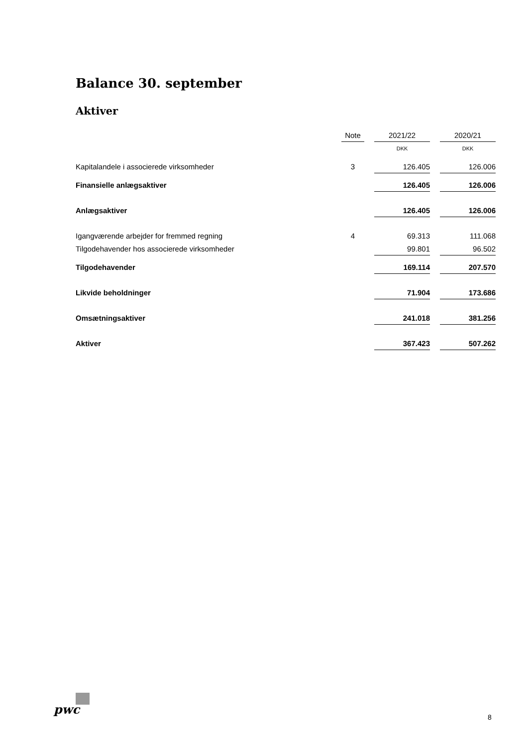Balance 30. september
Aktiver
| | Note | | 2021/22 | | 2020/21 |
| | | | DKK | | DKK |
| Kapitalandele i associerede virksomheder | 3 | | 126.405 | | 126.006 |
| Finansielle anlægsaktiver | | | 126.405 | | 126.006 |
| Anlægsaktiver | | | 126.405 | | 126.006 |
| Igangværende arbejder for fremmed regning | 4 | | 69.313 | | 111.068 |
| Tilgodehavender hos associerede virksomheder | | | 99.801 | | 96.502 |
| Tilgodehavender | | | 169.114 | | 207.570 |
| Likvide beholdninger | | | 71.904 | | 173.686 |
| Omsætningsaktiver | | | 241.018 | | 381.256 |
| Aktiver | | | 367.423 | | 507.262 |
pwc
8